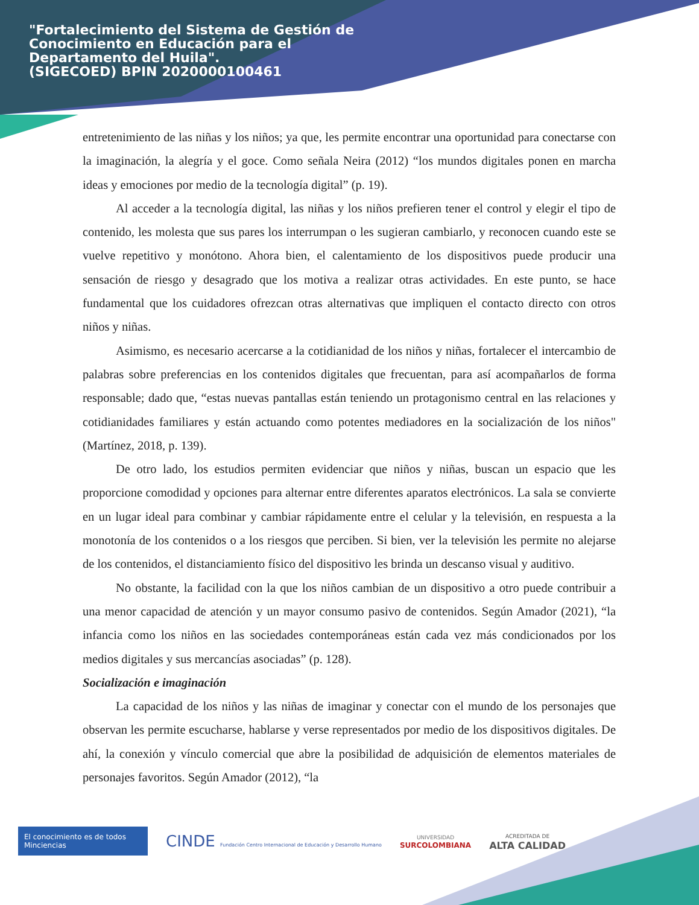"Fortalecimiento del Sistema de Gestión de
Conocimiento en Educación para el
Departamento del Huila".
(SIGECOED) BPIN 2020000100461
entretenimiento de las niñas y los niños; ya que, les permite encontrar una oportunidad para conectarse con la imaginación, la alegría y el goce. Como señala Neira (2012) “los mundos digitales ponen en marcha ideas y emociones por medio de la tecnología digital” (p. 19).
Al acceder a la tecnología digital, las niñas y los niños prefieren tener el control y elegir el tipo de contenido, les molesta que sus pares los interrumpan o les sugieran cambiarlo, y reconocen cuando este se vuelve repetitivo y monótono. Ahora bien, el calentamiento de los dispositivos puede producir una sensación de riesgo y desagrado que los motiva a realizar otras actividades. En este punto, se hace fundamental que los cuidadores ofrezcan otras alternativas que impliquen el contacto directo con otros niños y niñas.
Asimismo, es necesario acercarse a la cotidianidad de los niños y niñas, fortalecer el intercambio de palabras sobre preferencias en los contenidos digitales que frecuentan, para así acompañarlos de forma responsable; dado que, “estas nuevas pantallas están teniendo un protagonismo central en las relaciones y cotidianidades familiares y están actuando como potentes mediadores en la socialización de los niños" (Martínez, 2018, p. 139).
De otro lado, los estudios permiten evidenciar que niños y niñas, buscan un espacio que les proporcione comodidad y opciones para alternar entre diferentes aparatos electrónicos. La sala se convierte en un lugar ideal para combinar y cambiar rápidamente entre el celular y la televisión, en respuesta a la monotonía de los contenidos o a los riesgos que perciben. Si bien, ver la televisión les permite no alejarse de los contenidos, el distanciamiento físico del dispositivo les brinda un descanso visual y auditivo.
No obstante, la facilidad con la que los niños cambian de un dispositivo a otro puede contribuir a una menor capacidad de atención y un mayor consumo pasivo de contenidos. Según Amador (2021), “la infancia como los niños en las sociedades contemporáneas están cada vez más condicionados por los medios digitales y sus mercancías asociadas” (p. 128).
Socialización e imaginación
La capacidad de los niños y las niñas de imaginar y conectar con el mundo de los personajes que observan les permite escucharse, hablarse y verse representados por medio de los dispositivos digitales. De ahí, la conexión y vínculo comercial que abre la posibilidad de adquisición de elementos materiales de personajes favoritos. Según Amador (2012), “la
El conocimiento es de todos Minciencias
CINDE Fundación Centro Internacional de Educación y Desarrollo Humano
UNIVERSIDAD
SURCOLOMBIANA
ACREDITADA DE
ALTA CALIDAD